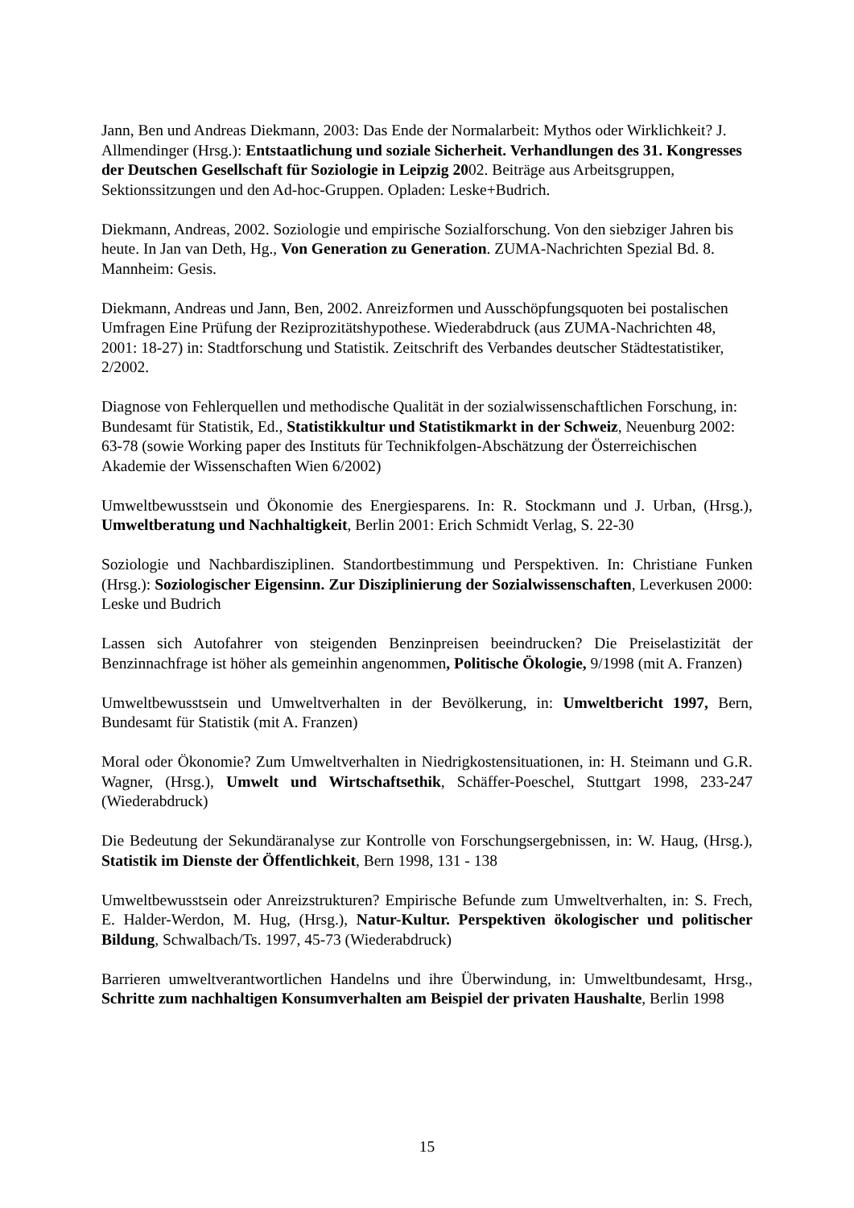Jann, Ben und Andreas Diekmann, 2003: Das Ende der Normalarbeit: Mythos oder Wirklichkeit? J. Allmendinger (Hrsg.): Entstaatlichung und soziale Sicherheit. Verhandlungen des 31. Kongresses der Deutschen Gesellschaft für Soziologie in Leipzig 2002. Beiträge aus Arbeitsgruppen, Sektionssitzungen und den Ad-hoc-Gruppen. Opladen: Leske+Budrich.
Diekmann, Andreas, 2002. Soziologie und empirische Sozialforschung. Von den siebziger Jahren bis heute. In Jan van Deth, Hg., Von Generation zu Generation. ZUMA-Nachrichten Spezial Bd. 8. Mannheim: Gesis.
Diekmann, Andreas und Jann, Ben, 2002. Anreizformen und Ausschöpfungsquoten bei postalischen Umfragen Eine Prüfung der Reziprozitätshypothese. Wiederabdruck (aus ZUMA-Nachrichten 48, 2001: 18-27) in: Stadtforschung und Statistik. Zeitschrift des Verbandes deutscher Städtestatistiker, 2/2002.
Diagnose von Fehlerquellen und methodische Qualität in der sozialwissenschaftlichen Forschung, in: Bundesamt für Statistik, Ed., Statistikkultur und Statistikmarkt in der Schweiz, Neuenburg 2002: 63-78 (sowie Working paper des Instituts für Technikfolgen-Abschätzung der Österreichischen Akademie der Wissenschaften Wien 6/2002)
Umweltbewusstsein und Ökonomie des Energiesparens. In: R. Stockmann und J. Urban, (Hrsg.), Umweltberatung und Nachhaltigkeit, Berlin 2001: Erich Schmidt Verlag, S. 22-30
Soziologie und Nachbardisziplinen. Standortbestimmung und Perspektiven. In: Christiane Funken (Hrsg.): Soziologischer Eigensinn. Zur Disziplinierung der Sozialwissenschaften, Leverkusen 2000: Leske und Budrich
Lassen sich Autofahrer von steigenden Benzinpreisen beeindrucken? Die Preiselastizität der Benzinnachfrage ist höher als gemeinhin angenommen, Politische Ökologie, 9/1998 (mit A. Franzen)
Umweltbewusstsein und Umweltverhalten in der Bevölkerung, in: Umweltbericht 1997, Bern, Bundesamt für Statistik (mit A. Franzen)
Moral oder Ökonomie? Zum Umweltverhalten in Niedrigkostensituationen, in: H. Steimann und G.R. Wagner, (Hrsg.), Umwelt und Wirtschaftsethik, Schäffer-Poeschel, Stuttgart 1998, 233-247 (Wiederabdruck)
Die Bedeutung der Sekundäranalyse zur Kontrolle von Forschungsergebnissen, in: W. Haug, (Hrsg.), Statistik im Dienste der Öffentlichkeit, Bern 1998, 131 - 138
Umweltbewusstsein oder Anreizstrukturen? Empirische Befunde zum Umweltverhalten, in: S. Frech, E. Halder-Werdon, M. Hug, (Hrsg.), Natur-Kultur. Perspektiven ökologischer und politischer Bildung, Schwalbach/Ts. 1997, 45-73 (Wiederabdruck)
Barrieren umweltverantwortlichen Handelns und ihre Überwindung, in: Umweltbundesamt, Hrsg., Schritte zum nachhaltigen Konsumverhalten am Beispiel der privaten Haushalte, Berlin 1998
15